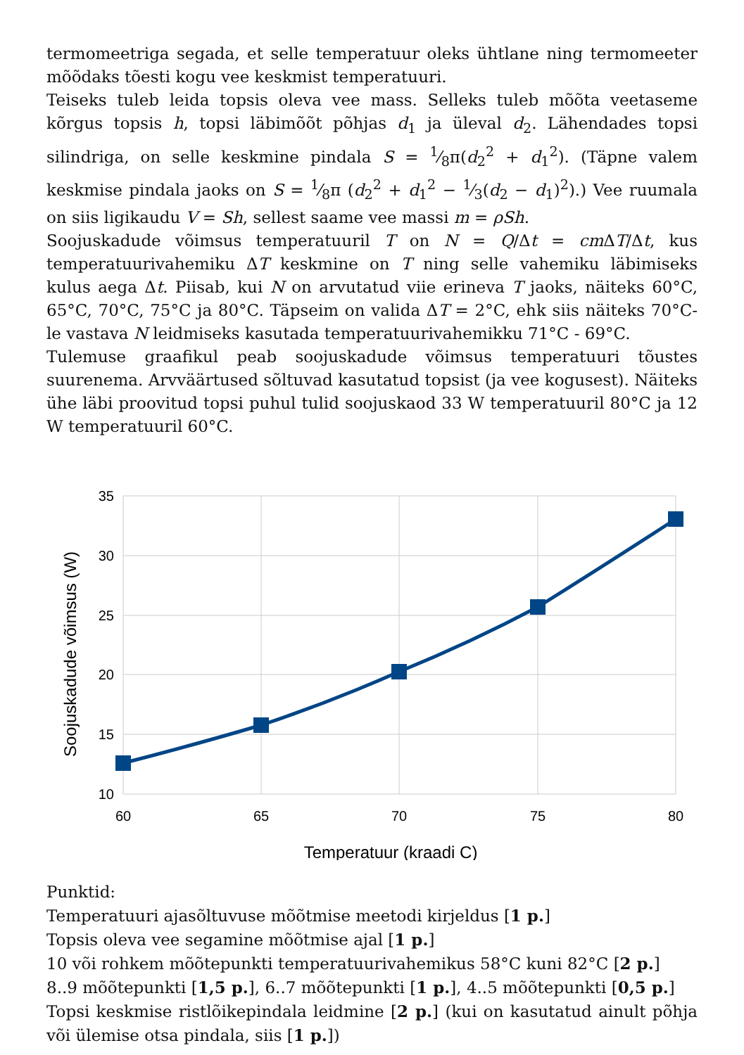termomeetriga segada, et selle temperatuur oleks ühtlane ning termomeeter mõõdaks tõesti kogu vee keskmist temperatuuri.
Teiseks tuleb leida topsis oleva vee mass. Selleks tuleb mõõta veetaseme kõrgus topsis h, topsi läbimõõt põhjas d<sub>1</sub> ja üleval d<sub>2</sub>. Lähendades topsi silindriga, on selle keskmine pindala S = 1⁄8π(d<sub>2</sub><sup>2</sup> + d<sub>1</sub><sup>2</sup>). (Täpne valem keskmise pindala jaoks on S = 1⁄8π (d<sub>2</sub><sup>2</sup> + d<sub>1</sub><sup>2</sup> − 1⁄3(d<sub>2</sub> − d<sub>1</sub>)<sup>2</sup>).) Vee ruumala on siis ligikaudu V = Sh, sellest saame vee massi m = ρSh.
Soojuskadude võimsus temperatuuril T on N = Q/Δt = cm ΔT/Δt, kus temperatuurivahemiku ΔT keskmine on T ning selle vahemiku läbimiseks kulus aega Δt. Piisab, kui N on arvutatud viie erineva T jaoks, näiteks 60°C, 65°C, 70°C, 75°C ja 80°C. Täpseim on valida ΔT = 2°C, ehk siis näiteks 70°C-le vastava N leidmiseks kasutada temperatuurivahemikku 71°C - 69°C.
Tulemuse graafikul peab soojuskadude võimsus temperatuuri tõustes suurenema. Arvväärtused sõltuvad kasutatud topsist (ja vee kogusest). Näiteks ühe läbi proovitud topsi puhul tulid soojuskaod 33 W temperatuuril 80°C ja 12 W temperatuuril 60°C.
35
30
25
20
15
10
60
65
70
75
80
Temperatuur (kraadi C)
Soojuskadude võimsus (W)
Punktid:
Temperatuuri ajasõltuvuse mõõtmise meetodi kirjeldus [1 p.]
Topsis oleva vee segamine mõõtmise ajal [1 p.]
10 või rohkem mõõtepunkti temperatuurivahemikus 58°C kuni 82°C [2 p.]
8..9 mõõtepunkti [1,5 p.], 6..7 mõõtepunkti [1 p.], 4..5 mõõtepunkti [0,5 p.]
Topsi keskmise ristlõikepindala leidmine [2 p.] (kui on kasutatud ainult põhja või ülemise otsa pindala, siis [1 p.])